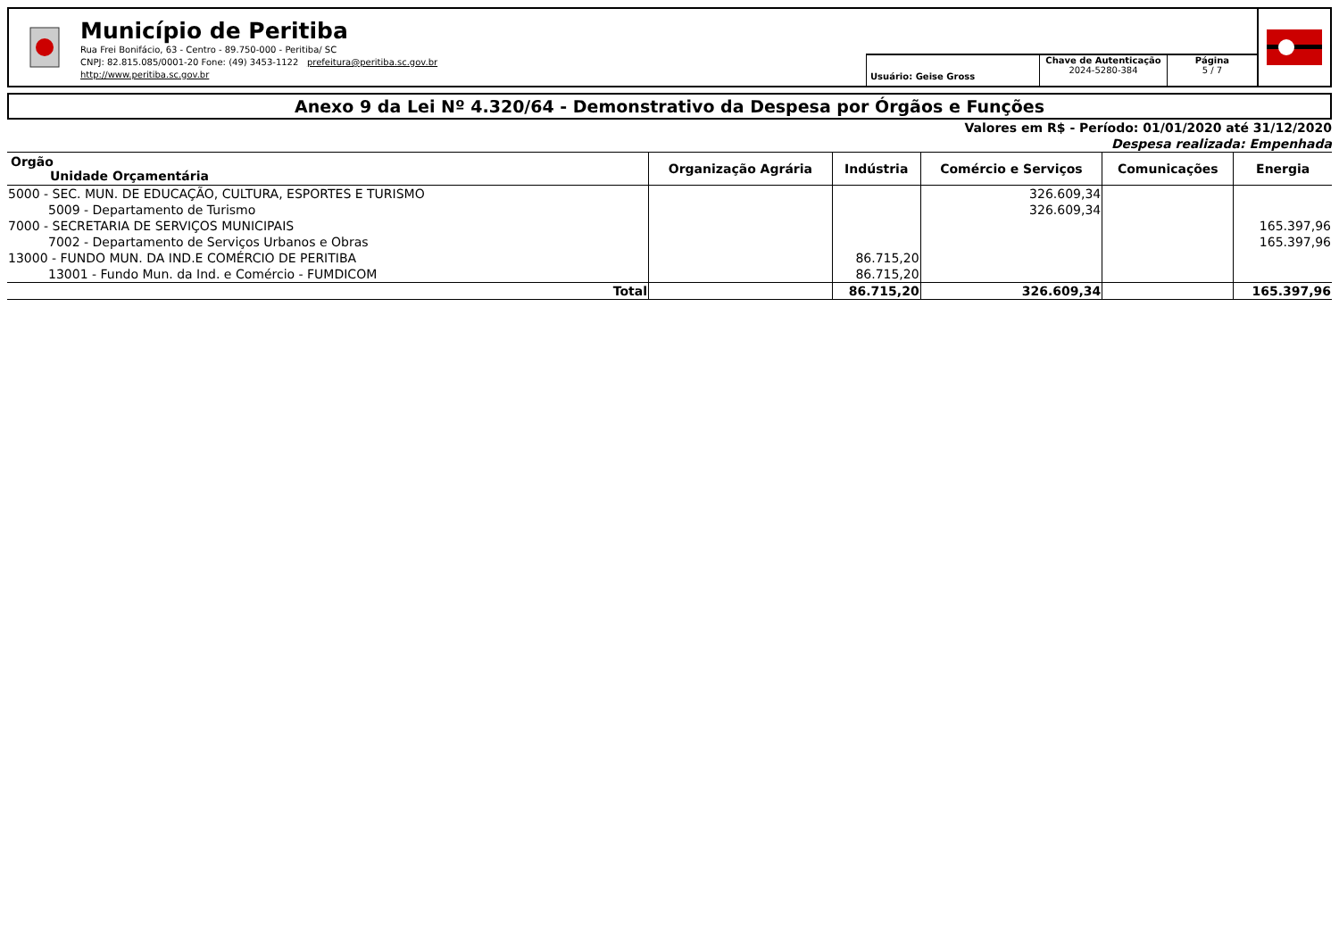Município de Peritiba
Rua Frei Bonifácio, 63 - Centro - 89.750-000 - Peritiba/ SC
CNPJ: 82.815.085/0001-20 Fone: (49) 3453-1122 prefeitura@peritiba.sc.gov.br
http://www.peritiba.sc.gov.br
Usuário: Geise Gross
Chave de Autenticação
2024-5280-384
Página
5 / 7
Anexo 9 da Lei Nº 4.320/64 - Demonstrativo da Despesa por Órgãos e Funções
Valores em R$ - Período: 01/01/2020 até 31/12/2020
Despesa realizada: Empenhada
| Orgão Unidade Orçamentária | Organização Agrária | Indústria | Comércio e Serviços | Comunicações | Energia |
| --- | --- | --- | --- | --- | --- |
| 5000 - SEC. MUN. DE EDUCAÇÃO, CULTURA, ESPORTES E TURISMO | | | 326.609,34 | | |
| 5009 - Departamento de Turismo | | | 326.609,34 | | |
| 7000 - SECRETARIA DE SERVIÇOS MUNICIPAIS | | | | | 165.397,96 |
| 7002 - Departamento de Serviços Urbanos e Obras | | | | | 165.397,96 |
| 13000 - FUNDO MUN. DA IND.E COMÉRCIO DE PERITIBA | | 86.715,20 | | | |
| 13001 - Fundo Mun. da Ind. e Comércio - FUMDICOM | | 86.715,20 | | | |
| Total | | 86.715,20 | 326.609,34 | | 165.397,96 |